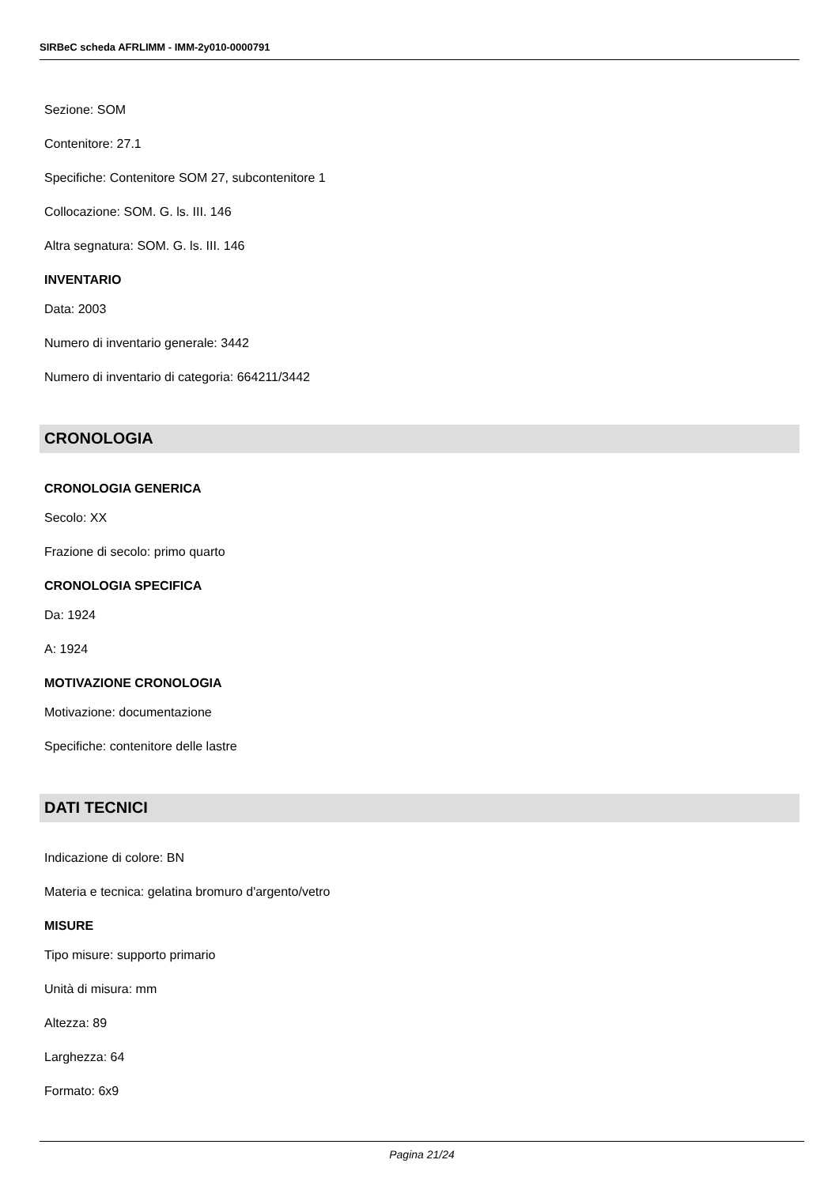SIRBeC scheda AFRLIMM - IMM-2y010-0000791
Sezione: SOM
Contenitore: 27.1
Specifiche: Contenitore SOM 27, subcontenitore 1
Collocazione: SOM. G. ls. III. 146
Altra segnatura: SOM. G. ls. III. 146
INVENTARIO
Data: 2003
Numero di inventario generale: 3442
Numero di inventario di categoria: 664211/3442
CRONOLOGIA
CRONOLOGIA GENERICA
Secolo: XX
Frazione di secolo: primo quarto
CRONOLOGIA SPECIFICA
Da: 1924
A: 1924
MOTIVAZIONE CRONOLOGIA
Motivazione: documentazione
Specifiche: contenitore delle lastre
DATI TECNICI
Indicazione di colore: BN
Materia e tecnica: gelatina bromuro d'argento/vetro
MISURE
Tipo misure: supporto primario
Unità di misura: mm
Altezza: 89
Larghezza: 64
Formato: 6x9
Pagina 21/24